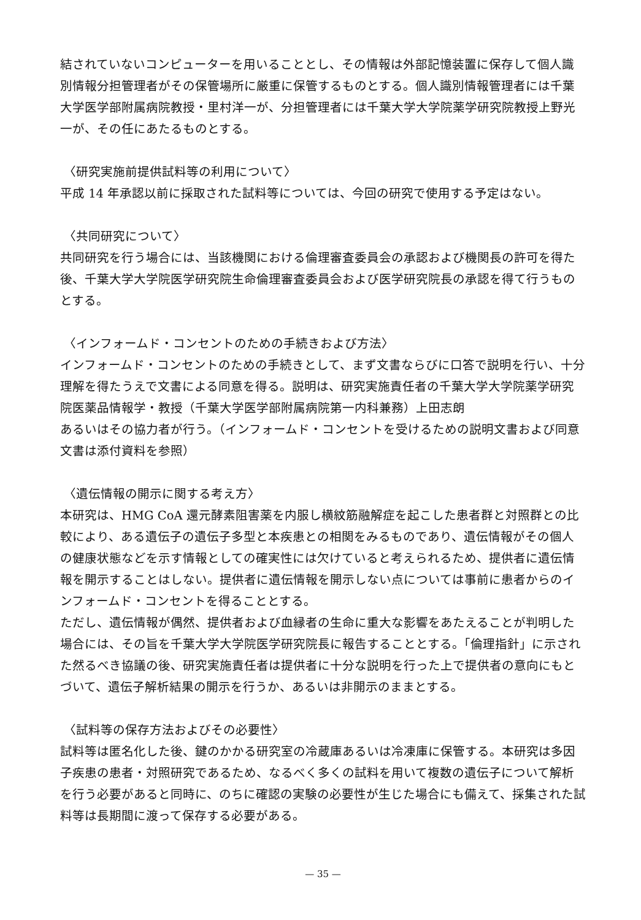結されていないコンピューターを用いることとし、その情報は外部記憶装置に保存して個人識別情報分担管理者がその保管場所に厳重に保管するものとする。個人識別情報管理者には千葉大学医学部附属病院教授・里村洋一が、分担管理者には千葉大学大学院薬学研究院教授上野光一が、その任にあたるものとする。
〈研究実施前提供試料等の利用について〉
平成 14 年承認以前に採取された試料等については、今回の研究で使用する予定はない。
〈共同研究について〉
共同研究を行う場合には、当該機関における倫理審査委員会の承認および機関長の許可を得た後、千葉大学大学院医学研究院生命倫理審査委員会および医学研究院長の承認を得て行うものとする。
〈インフォームド・コンセントのための手続きおよび方法〉
インフォームド・コンセントのための手続きとして、まず文書ならびに口答で説明を行い、十分理解を得たうえで文書による同意を得る。説明は、研究実施責任者の千葉大学大学院薬学研究院医薬品情報学・教授（千葉大学医学部附属病院第一内科兼務）上田志朗
あるいはその協力者が行う。（インフォームド・コンセントを受けるための説明文書および同意文書は添付資料を参照）
〈遺伝情報の開示に関する考え方〉
本研究は、HMG CoA 還元酵素阻害薬を内服し横紋筋融解症を起こした患者群と対照群との比較により、ある遺伝子の遺伝子多型と本疾患との相関をみるものであり、遺伝情報がその個人の健康状態などを示す情報としての確実性には欠けていると考えられるため、提供者に遺伝情報を開示することはしない。提供者に遺伝情報を開示しない点については事前に患者からのインフォームド・コンセントを得ることとする。
ただし、遺伝情報が偶然、提供者および血縁者の生命に重大な影響をあたえることが判明した場合には、その旨を千葉大学大学院医学研究院長に報告することとする。「倫理指針」に示された然るべき協議の後、研究実施責任者は提供者に十分な説明を行った上で提供者の意向にもとづいて、遺伝子解析結果の開示を行うか、あるいは非開示のままとする。
〈試料等の保存方法およびその必要性〉
試料等は匿名化した後、鍵のかかる研究室の冷蔵庫あるいは冷凍庫に保管する。本研究は多因子疾患の患者・対照研究であるため、なるべく多くの試料を用いて複数の遺伝子について解析を行う必要があると同時に、のちに確認の実験の必要性が生じた場合にも備えて、採集された試料等は長期間に渡って保存する必要がある。
— 35 —